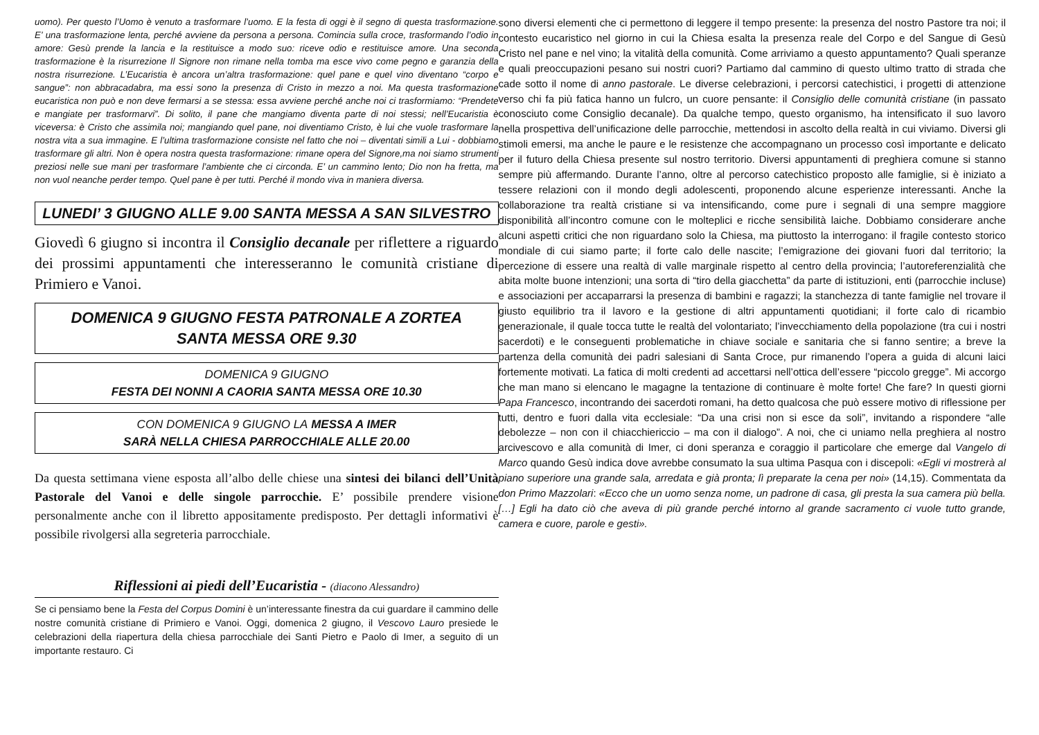uomo). Per questo l’Uomo è venuto a trasformare l’uomo. E la festa di oggi è il segno di questa trasformazione. E’ una trasformazione lenta, perché avviene da persona a persona. Comincia sulla croce, trasformando l’odio in amore: Gesù prende la lancia e la restituisce a modo suo: riceve odio e restituisce amore. Una seconda trasformazione è la risurrezione Il Signore non rimane nella tomba ma esce vivo come pegno e garanzia della nostra risurrezione. L’Eucaristia è ancora un’altra trasformazione: quel pane e quel vino diventano “corpo e sangue”: non abbracadabra, ma essi sono la presenza di Cristo in mezzo a noi. Ma questa trasformazione eucaristica non può e non deve fermarsi a se stessa: essa avviene perché anche noi ci trasformiamo: “Prendete e mangiate per trasformarvi”. Di solito, il pane che mangiamo diventa parte di noi stessi; nell’Eucaristia è viceversa: è Cristo che assimila noi; mangiando quel pane, noi diventiamo Cristo, è lui che vuole trasformare la nostra vita a sua immagine. E l’ultima trasformazione consiste nel fatto che noi – diventati simili a Lui - dobbiamo trasformare gli altri. Non è opera nostra questa trasformazione: rimane opera del Signore,ma noi siamo strumenti preziosi nelle sue mani per trasformare l’ambiente che ci circonda. E’ un cammino lento; Dio non ha fretta, ma non vuol neanche perder tempo. Quel pane è per tutti. Perché il mondo viva in maniera diversa.
LUNEDI’ 3 GIUGNO ALLE 9.00 SANTA MESSA A SAN SILVESTRO
Giovedì 6 giugno si incontra il Consiglio decanale per riflettere a riguardo dei prossimi appuntamenti che interesseranno le comunità cristiane di Primiero e Vanoi.
DOMENICA 9 GIUGNO FESTA PATRONALE A ZORTEA
SANTA MESSA ORE 9.30
DOMENICA 9 GIUGNO
FESTA DEI NONNI A CAORIA SANTA MESSA ORE 10.30
CON DOMENICA 9 GIUGNO LA MESSA A IMER
SARÀ NELLA CHIESA PARROCCHIALE ALLE 20.00
Da questa settimana viene esposta all’albo delle chiese una sintesi dei bilanci dell’Unità Pastorale del Vanoi e delle singole parrocchie. E’ possibile prendere visione personalmente anche con il libretto appositamente predisposto. Per dettagli informativi è possibile rivolgersi alla segreteria parrocchiale.
Riflessioni ai piedi dell’Eucaristia - (diacono Alessandro)
Se ci pensiamo bene la Festa del Corpus Domini è un’interessante finestra da cui guardare il cammino delle nostre comunità cristiane di Primiero e Vanoi. Oggi, domenica 2 giugno, il Vescovo Lauro presiede le celebrazioni della riapertura della chiesa parrocchiale dei Santi Pietro e Paolo di Imer, a seguito di un importante restauro. Ci
sono diversi elementi che ci permettono di leggere il tempo presente: la presenza del nostro Pastore tra noi; il contesto eucaristico nel giorno in cui la Chiesa esalta la presenza reale del Corpo e del Sangue di Gesù Cristo nel pane e nel vino; la vitalità della comunità. Come arriviamo a questo appuntamento? Quali speranze e quali preoccupazioni pesano sui nostri cuori? Partiamo dal cammino di questo ultimo tratto di strada che cade sotto il nome di anno pastorale. Le diverse celebrazioni, i percorsi catechistici, i progetti di attenzione verso chi fa più fatica hanno un fulcro, un cuore pensante: il Consiglio delle comunità cristiane (in passato conosciuto come Consiglio decanale). Da qualche tempo, questo organismo, ha intensificato il suo lavoro nella prospettiva dell’unificazione delle parrocchie, mettendosi in ascolto della realtà in cui viviamo. Diversi gli stimoli emersi, ma anche le paure e le resistenze che accompagnano un processo così importante e delicato per il futuro della Chiesa presente sul nostro territorio. Diversi appuntamenti di preghiera comune si stanno sempre più affermando. Durante l’anno, oltre al percorso catechistico proposto alle famiglie, si è iniziato a tessere relazioni con il mondo degli adolescenti, proponendo alcune esperienze interessanti. Anche la collaborazione tra realtà cristiane si va intensificando, come pure i segnali di una sempre maggiore disponibilità all’incontro comune con le molteplici e ricche sensibilità laiche. Dobbiamo considerare anche alcuni aspetti critici che non riguardano solo la Chiesa, ma piuttosto la interrogano: il fragile contesto storico mondiale di cui siamo parte; il forte calo delle nascite; l’emigrazione dei giovani fuori dal territorio; la percezione di essere una realtà di valle marginale rispetto al centro della provincia; l’autoreferenzialità che abita molte buone intenzioni; una sorta di “tiro della giacchetta” da parte di istituzioni, enti (parrocchie incluse) e associazioni per accaparrarsi la presenza di bambini e ragazzi; la stanchezza di tante famiglie nel trovare il giusto equilibrio tra il lavoro e la gestione di altri appuntamenti quotidiani; il forte calo di ricambio generazionale, il quale tocca tutte le realtà del volontariato; l’invecchiamento della popolazione (tra cui i nostri sacerdoti) e le conseguenti problematiche in chiave sociale e sanitaria che si fanno sentire; a breve la partenza della comunità dei padri salesiani di Santa Croce, pur rimanendo l’opera a guida di alcuni laici fortemente motivati. La fatica di molti credenti ad accettarsi nell’ottica dell’essere “piccolo gregge”. Mi accorgo che man mano si elencano le magagne la tentazione di continuare è molte forte! Che fare? In questi giorni Papa Francesco, incontrando dei sacerdoti romani, ha detto qualcosa che può essere motivo di riflessione per tutti, dentro e fuori dalla vita ecclesiale: “Da una crisi non si esce da soli”, invitando a rispondere “alle debolezze – non con il chiacchiericcio – ma con il dialogo”. A noi, che ci uniamo nella preghiera al nostro arcivescovo e alla comunità di Imer, ci doni speranza e coraggio il particolare che emerge dal Vangelo di Marco quando Gesù indica dove avrebbe consumato la sua ultima Pasqua con i discepoli: «Egli vi mostrerà al piano superiore una grande sala, arredata e già pronta; lì preparate la cena per noi» (14,15). Commentata da don Primo Mazzolari: «Ecco che un uomo senza nome, un padrone di casa, gli presta la sua camera più bella. […] Egli ha dato ciò che aveva di più grande perché intorno al grande sacramento ci vuole tutto grande, camera e cuore, parole e gesti».